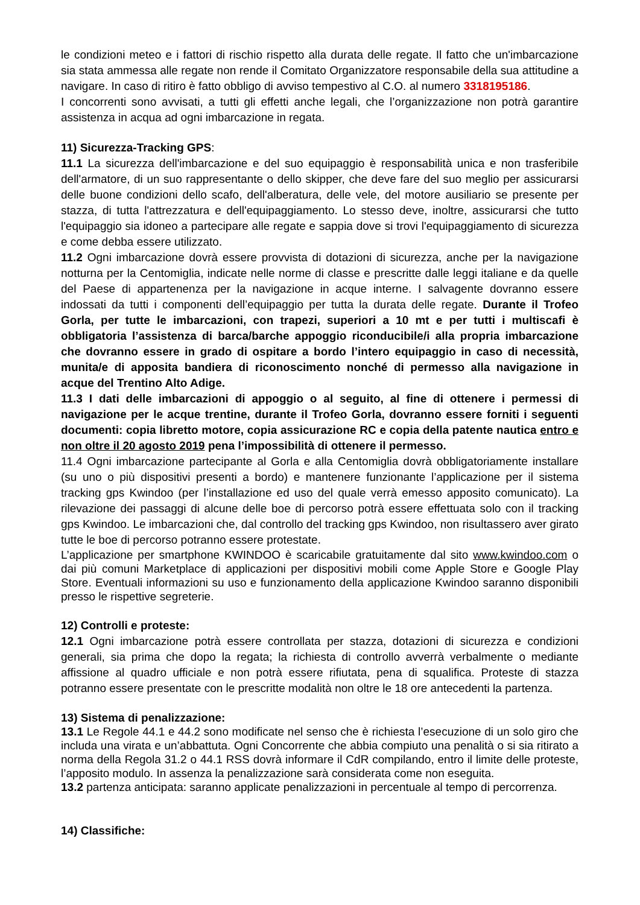le condizioni meteo e i fattori di rischio rispetto alla durata delle regate. Il fatto che un'imbarcazione sia stata ammessa alle regate non rende il Comitato Organizzatore responsabile della sua attitudine a navigare. In caso di ritiro è fatto obbligo di avviso tempestivo al C.O. al numero 3318195186.
I concorrenti sono avvisati, a tutti gli effetti anche legali, che l’organizzazione non potrà garantire assistenza in acqua ad ogni imbarcazione in regata.
11) Sicurezza-Tracking GPS:
11.1 La sicurezza dell'imbarcazione e del suo equipaggio è responsabilità unica e non trasferibile dell'armatore, di un suo rappresentante o dello skipper, che deve fare del suo meglio per assicurarsi delle buone condizioni dello scafo, dell'alberatura, delle vele, del motore ausiliario se presente per stazza, di tutta l'attrezzatura e dell'equipaggiamento. Lo stesso deve, inoltre, assicurarsi che tutto l'equipaggio sia idoneo a partecipare alle regate e sappia dove si trovi l'equipaggiamento di sicurezza e come debba essere utilizzato.
11.2 Ogni imbarcazione dovrà essere provvista di dotazioni di sicurezza, anche per la navigazione notturna per la Centomiglia, indicate nelle norme di classe e prescritte dalle leggi italiane e da quelle del Paese di appartenenza per la navigazione in acque interne. I salvagente dovranno essere indossati da tutti i componenti dell’equipaggio per tutta la durata delle regate. Durante il Trofeo Gorla, per tutte le imbarcazioni, con trapezi, superiori a 10 mt e per tutti i multiscafi è obbligatoria l’assistenza di barca/barche appoggio riconducibile/i alla propria imbarcazione che dovranno essere in grado di ospitare a bordo l’intero equipaggio in caso di necessità, munita/e di apposita bandiera di riconoscimento nonché di permesso alla navigazione in acque del Trentino Alto Adige.
11.3 I dati delle imbarcazioni di appoggio o al seguito, al fine di ottenere i permessi di navigazione per le acque trentine, durante il Trofeo Gorla, dovranno essere forniti i seguenti documenti: copia libretto motore, copia assicurazione RC e copia della patente nautica entro e non oltre il 20 agosto 2019 pena l’impossibilità di ottenere il permesso.
11.4 Ogni imbarcazione partecipante al Gorla e alla Centomiglia dovrà obbligatoriamente installare (su uno o più dispositivi presenti a bordo) e mantenere funzionante l’applicazione per il sistema tracking gps Kwindoo (per l’installazione ed uso del quale verrà emesso apposito comunicato). La rilevazione dei passaggi di alcune delle boe di percorso potrà essere effettuata solo con il tracking gps Kwindoo. Le imbarcazioni che, dal controllo del tracking gps Kwindoo, non risultassero aver girato tutte le boe di percorso potranno essere protestate.
L’applicazione per smartphone KWINDOO è scaricabile gratuitamente dal sito www.kwindoo.com o dai più comuni Marketplace di applicazioni per dispositivi mobili come Apple Store e Google Play Store. Eventuali informazioni su uso e funzionamento della applicazione Kwindoo saranno disponibili presso le rispettive segreterie.
12) Controlli e proteste:
12.1 Ogni imbarcazione potrà essere controllata per stazza, dotazioni di sicurezza e condizioni generali, sia prima che dopo la regata; la richiesta di controllo avverrà verbalmente o mediante affissione al quadro ufficiale e non potrà essere rifiutata, pena di squalifica. Proteste di stazza potranno essere presentate con le prescritte modalità non oltre le 18 ore antecedenti la partenza.
13) Sistema di penalizzazione:
13.1 Le Regole 44.1 e 44.2 sono modificate nel senso che è richiesta l’esecuzione di un solo giro che includa una virata e un’abbattuta. Ogni Concorrente che abbia compiuto una penalità o si sia ritirato a norma della Regola 31.2 o 44.1 RSS dovrà informare il CdR compilando, entro il limite delle proteste, l’apposito modulo. In assenza la penalizzazione sarà considerata come non eseguita.
13.2 partenza anticipata: saranno applicate penalizzazioni in percentuale al tempo di percorrenza.
14) Classifiche: